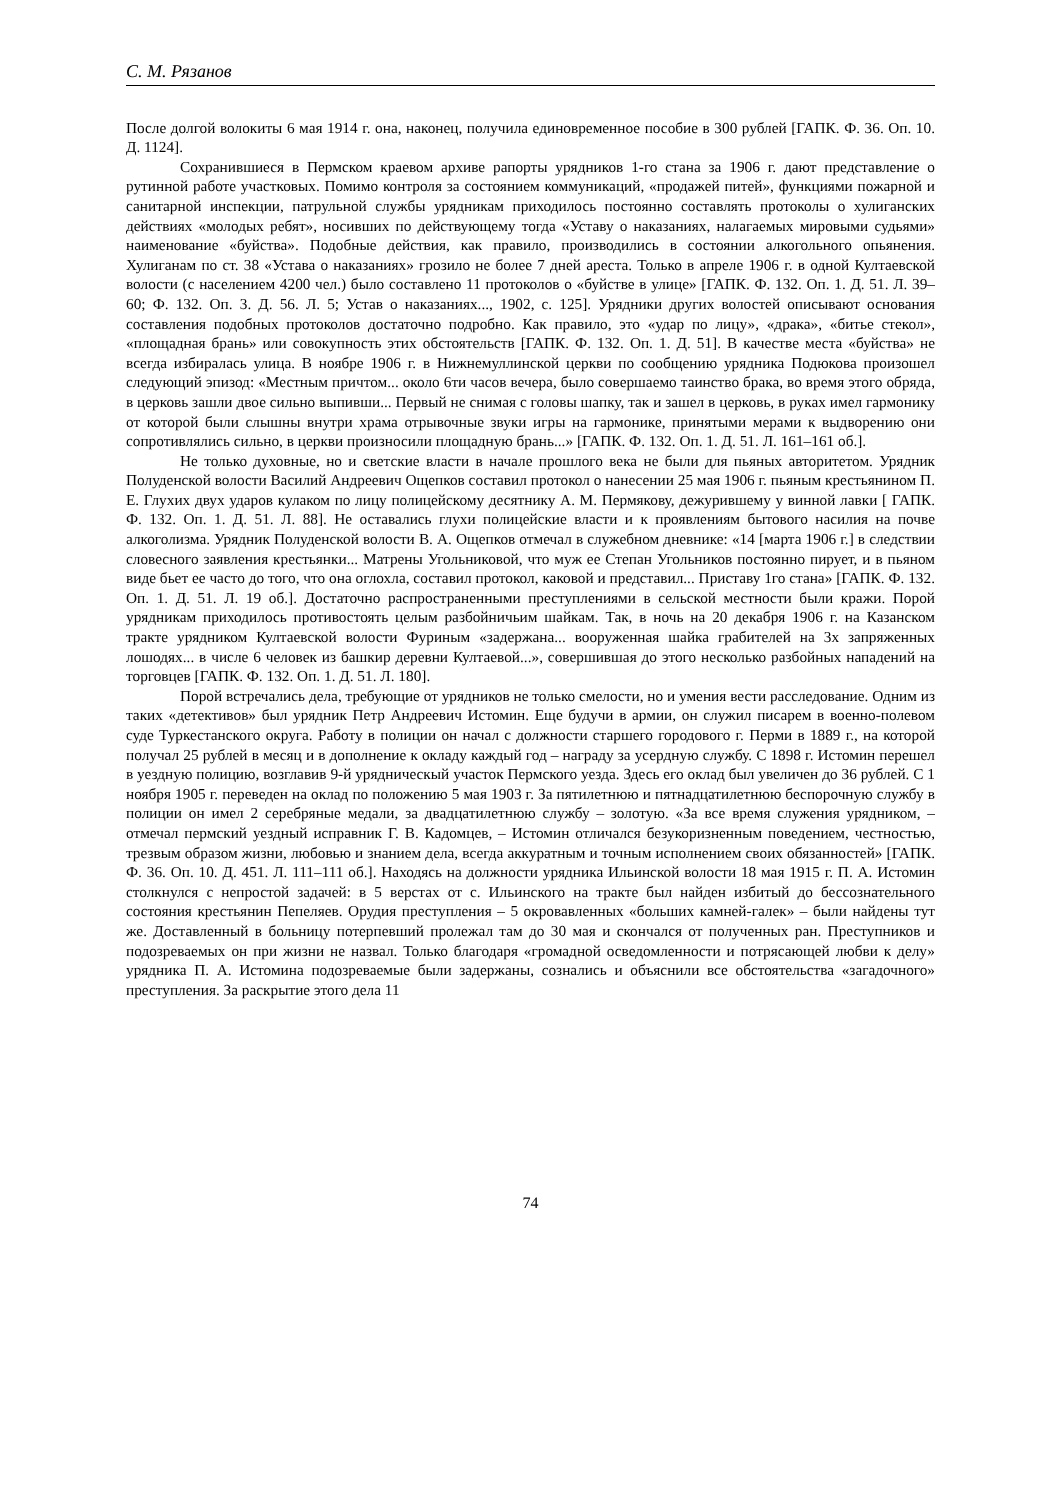С. М. Рязанов
После долгой волокиты 6 мая 1914 г. она, наконец, получила единовременное пособие в 300 рублей [ГАПК. Ф. 36. Оп. 10. Д. 1124].
Сохранившиеся в Пермском краевом архиве рапорты урядников 1-го стана за 1906 г. дают представление о рутинной работе участковых. Помимо контроля за состоянием коммуникаций, «продажей питей», функциями пожарной и санитарной инспекции, патрульной службы урядникам приходилось постоянно составлять протоколы о хулиганских действиях «молодых ребят», носивших по действующему тогда «Уставу о наказаниях, налагаемых мировыми судьями» наименование «буйства». Подобные действия, как правило, производились в состоянии алкогольного опьянения. Хулиганам по ст. 38 «Устава о наказаниях» грозило не более 7 дней ареста. Только в апреле 1906 г. в одной Култаевской волости (с населением 4200 чел.) было составлено 11 протоколов о «буйстве в улице» [ГАПК. Ф. 132. Оп. 1. Д. 51. Л. 39–60; Ф. 132. Оп. 3. Д. 56. Л. 5; Устав о наказаниях..., 1902, с. 125]. Урядники других волостей описывают основания составления подобных протоколов достаточно подробно. Как правило, это «удар по лицу», «драка», «битье стекол», «площадная брань» или совокупность этих обстоятельств [ГАПК. Ф. 132. Оп. 1. Д. 51]. В качестве места «буйства» не всегда избиралась улица. В ноябре 1906 г. в Нижнемуллинской церкви по сообщению урядника Подюкова произошел следующий эпизод: «Местным причтом... около 6ти часов вечера, было совершаемо таинство брака, во время этого обряда, в церковь зашли двое сильно выпивши... Первый не снимая с головы шапку, так и зашел в церковь, в руках имел гармонику от которой были слышны внутри храма отрывочные звуки игры на гармонике, принятыми мерами к выдворению они сопротивлялись сильно, в церкви произносили площадную брань...» [ГАПК. Ф. 132. Оп. 1. Д. 51. Л. 161–161 об.].
Не только духовные, но и светские власти в начале прошлого века не были для пьяных авторитетом. Урядник Полуденской волости Василий Андреевич Ощепков составил протокол о нанесении 25 мая 1906 г. пьяным крестьянином П. Е. Глухих двух ударов кулаком по лицу полицейскому десятнику А. М. Пермякову, дежурившему у винной лавки [ ГАПК. Ф. 132. Оп. 1. Д. 51. Л. 88]. Не оставались глухи полицейские власти и к проявлениям бытового насилия на почве алкоголизма. Урядник Полуденской волости В. А. Ощепков отмечал в служебном дневнике: «14 [марта 1906 г.] в следствии словесного заявления крестьянки... Матрены Угольниковой, что муж ее Степан Угольников постоянно пирует, и в пьяном виде бьет ее часто до того, что она оглохла, составил протокол, каковой и представил... Приставу 1го стана» [ГАПК. Ф. 132. Оп. 1. Д. 51. Л. 19 об.]. Достаточно распространенными преступлениями в сельской местности были кражи. Порой урядникам приходилось противостоять целым разбойничьим шайкам. Так, в ночь на 20 декабря 1906 г. на Казанском тракте урядником Култаевской волости Фуриным «задержана... вооруженная шайка грабителей на 3х запряженных лошодях... в числе 6 человек из башкир деревни Култаевой...», совершившая до этого несколько разбойных нападений на торговцев [ГАПК. Ф. 132. Оп. 1. Д. 51. Л. 180].
Порой встречались дела, требующие от урядников не только смелости, но и умения вести расследование. Одним из таких «детективов» был урядник Петр Андреевич Истомин. Еще будучи в армии, он служил писарем в военно-полевом суде Туркестанского округа. Работу в полиции он начал с должности старшего городового г. Перми в 1889 г., на которой получал 25 рублей в месяц и в дополнение к окладу каждый год – награду за усердную службу. С 1898 г. Истомин перешел в уездную полицию, возглавив 9-й урядническый участок Пермского уезда. Здесь его оклад был увеличен до 36 рублей. С 1 ноября 1905 г. переведен на оклад по положению 5 мая 1903 г. За пятилетнюю и пятнадцатилетнюю беспорочную службу в полиции он имел 2 серебряные медали, за двадцатилетнюю службу – золотую. «За все время служения урядником, – отмечал пермский уездный исправник Г. В. Кадомцев, – Истомин отличался безукоризненным поведением, честностью, трезвым образом жизни, любовью и знанием дела, всегда аккуратным и точным исполнением своих обязанностей» [ГАПК. Ф. 36. Оп. 10. Д. 451. Л. 111–111 об.]. Находясь на должности урядника Ильинской волости 18 мая 1915 г. П. А. Истомин столкнулся с непростой задачей: в 5 верстах от с. Ильинского на тракте был найден избитый до бессознательного состояния крестьянин Пепеляев. Орудия преступления – 5 окровавленных «больших камней-галек» – были найдены тут же. Доставленный в больницу потерпевший пролежал там до 30 мая и скончался от полученных ран. Преступников и подозреваемых он при жизни не назвал. Только благодаря «громадной осведомленности и потрясающей любви к делу» урядника П. А. Истомина подозреваемые были задержаны, сознались и объяснили все обстоятельства «загадочного» преступления. За раскрытие этого дела 11
74